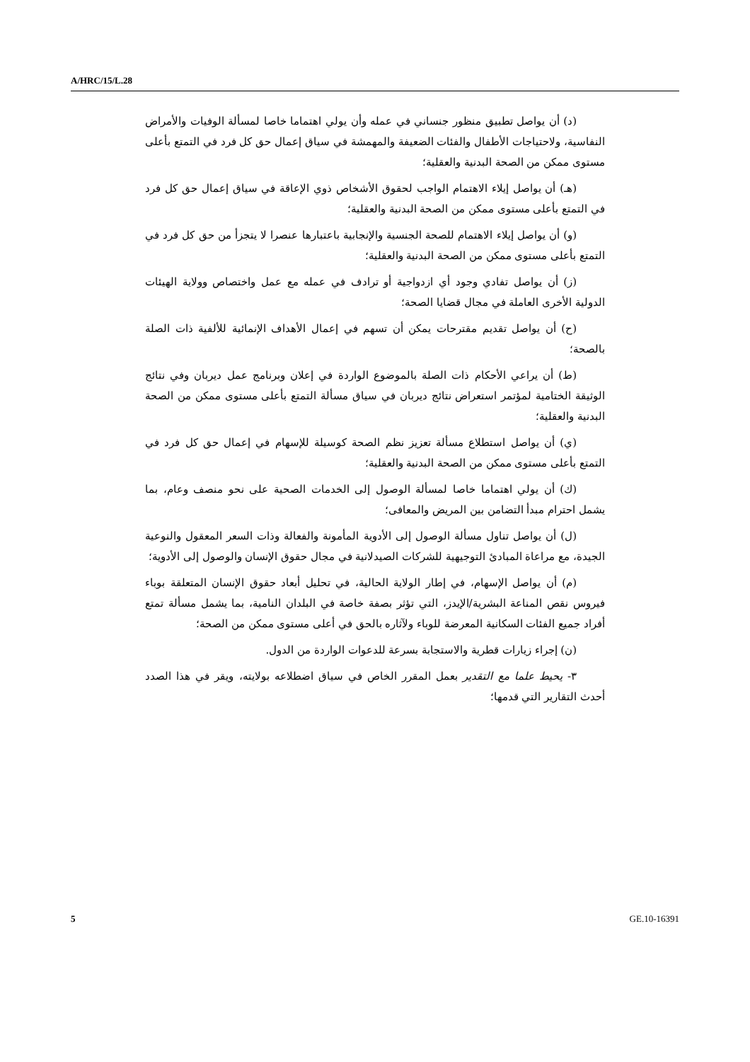A/HRC/15/L.28
(د) أن يواصل تطبيق منظور جنساني في عمله وأن يولي اهتماما خاصا لمسألة الوفيات والأمراض النفاسية، ولاحتياجات الأطفال والفئات الضعيفة والمهمشة في سياق إعمال حق كل فرد في التمتع بأعلى مستوى ممكن من الصحة البدنية والعقلية؛
(هـ) أن يواصل إيلاء الاهتمام الواجب لحقوق الأشخاص ذوي الإعاقة في سياق إعمال حق كل فرد في التمتع بأعلى مستوى ممكن من الصحة البدنية والعقلية؛
(و) أن يواصل إيلاء الاهتمام للصحة الجنسية والإنجابية باعتبارها عنصرا لا يتجزأ من حق كل فرد في التمتع بأعلى مستوى ممكن من الصحة البدنية والعقلية؛
(ز) أن يواصل تفادي وجود أي ازدواجية أو ترادف في عمله مع عمل واختصاص وولاية الهيئات الدولية الأخرى العاملة في مجال قضايا الصحة؛
(ح) أن يواصل تقديم مقترحات يمكن أن تسهم في إعمال الأهداف الإنمائية للألفية ذات الصلة بالصحة؛
(ط) أن يراعي الأحكام ذات الصلة بالموضوع الواردة في إعلان وبرنامج عمل ديربان وفي نتائج الوثيقة الختامية لمؤتمر استعراض نتائج ديربان في سياق مسألة التمتع بأعلى مستوى ممكن من الصحة البدنية والعقلية؛
(ي) أن يواصل استطلاع مسألة تعزيز نظم الصحة كوسيلة للإسهام في إعمال حق كل فرد في التمتع بأعلى مستوى ممكن من الصحة البدنية والعقلية؛
(ك) أن يولي اهتماما خاصا لمسألة الوصول إلى الخدمات الصحية على نحو منصف وعام، بما يشمل احترام مبدأ التضامن بين المريض والمعافى؛
(ل) أن يواصل تناول مسألة الوصول إلى الأدوية المأمونة والفعالة وذات السعر المعقول والنوعية الجيدة، مع مراعاة المبادئ التوجيهية للشركات الصيدلانية في مجال حقوق الإنسان والوصول إلى الأدوية؛
(م) أن يواصل الإسهام، في إطار الولاية الحالية، في تحليل أبعاد حقوق الإنسان المتعلقة بوباء فيروس نقص المناعة البشرية/الإيدز، التي تؤثر بصفة خاصة في البلدان النامية، بما يشمل مسألة تمتع أفراد جميع الفئات السكانية المعرضة للوباء ولآثاره بالحق في أعلى مستوى ممكن من الصحة؛
(ن) إجراء زيارات قطرية والاستجابة بسرعة للدعوات الواردة من الدول.
٣- يحيط علما مع التقدير بعمل المقرر الخاص في سياق اضطلاعه بولايته، ويقر في هذا الصدد أحدث التقارير التي قدمها؛
5 GE.10-16391